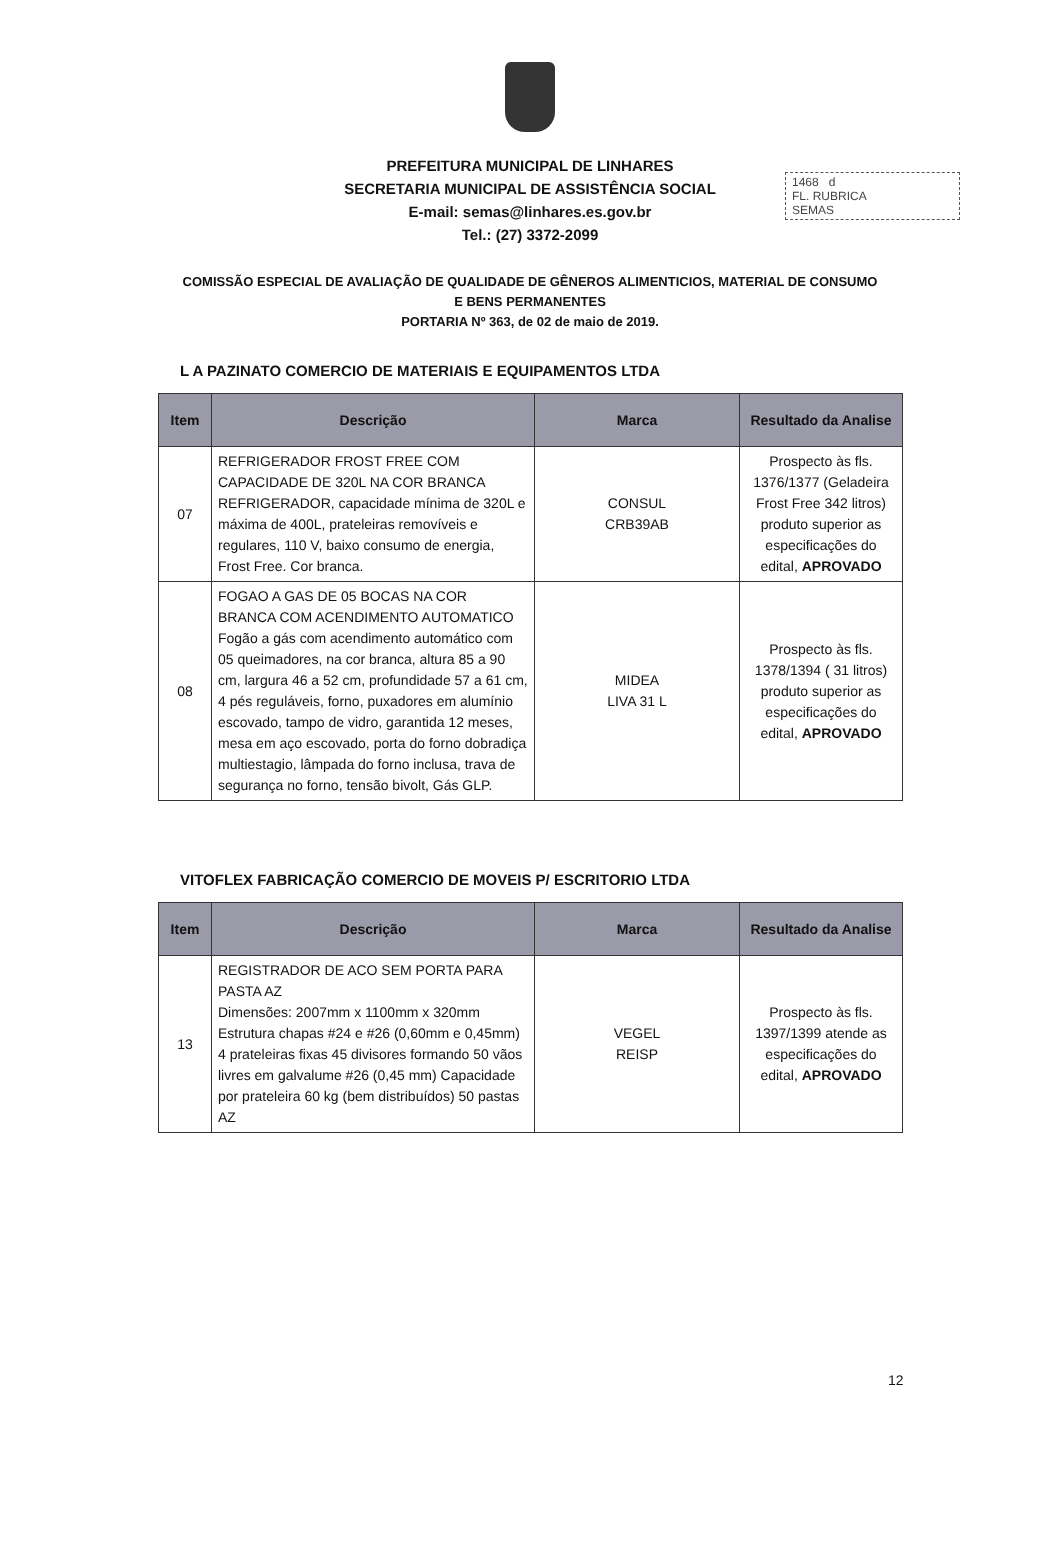1468 d
FL. RUBRICA
SEMAS
PREFEITURA MUNICIPAL DE LINHARES
SECRETARIA MUNICIPAL DE ASSISTÊNCIA SOCIAL
E-mail: semas@linhares.es.gov.br
Tel.: (27) 3372-2099
COMISSÃO ESPECIAL DE AVALIAÇÃO DE QUALIDADE DE GÊNEROS ALIMENTICIOS, MATERIAL DE CONSUMO E BENS PERMANENTES
PORTARIA Nº 363, de 02 de maio de 2019.
L A PAZINATO COMERCIO DE MATERIAIS E EQUIPAMENTOS LTDA
| Item | Descrição | Marca | Resultado da Analise |
| --- | --- | --- | --- |
| 07 | REFRIGERADOR FROST FREE COM CAPACIDADE DE 320L NA COR BRANCA REFRIGERADOR, capacidade mínima de 320L e máxima de 400L, prateleiras removíveis e regulares, 110 V, baixo consumo de energia, Frost Free. Cor branca. | CONSUL CRB39AB | Prospecto às fls. 1376/1377 (Geladeira Frost Free 342 litros) produto superior as especificações do edital, APROVADO |
| 08 | FOGAO A GAS DE 05 BOCAS NA COR BRANCA COM ACENDIMENTO AUTOMATICO Fogão a gás com acendimento automático com 05 queimadores, na cor branca, altura 85 a 90 cm, largura 46 a 52 cm, profundidade 57 a 61 cm, 4 pés reguláveis, forno, puxadores em alumínio escovado, tampo de vidro, garantida 12 meses, mesa em aço escovado, porta do forno dobradiça multiestagio, lâmpada do forno inclusa, trava de segurança no forno, tensão bivolt, Gás GLP. | MIDEA LIVA 31 L | Prospecto às fls. 1378/1394 ( 31 litros) produto superior as especificações do edital, APROVADO |
VITOFLEX FABRICAÇÃO COMERCIO DE MOVEIS P/ ESCRITORIO LTDA
| Item | Descrição | Marca | Resultado da Analise |
| --- | --- | --- | --- |
| 13 | REGISTRADOR DE ACO SEM PORTA PARA PASTA AZ Dimensões: 2007mm x 1100mm x 320mm Estrutura chapas #24 e #26 (0,60mm e 0,45mm) 4 prateleiras fixas 45 divisores formando 50 vãos livres em galvalume #26 (0,45 mm) Capacidade por prateleira 60 kg (bem distribuídos) 50 pastas AZ | VEGEL REISP | Prospecto às fls. 1397/1399 atende as especificações do edital, APROVADO |
12